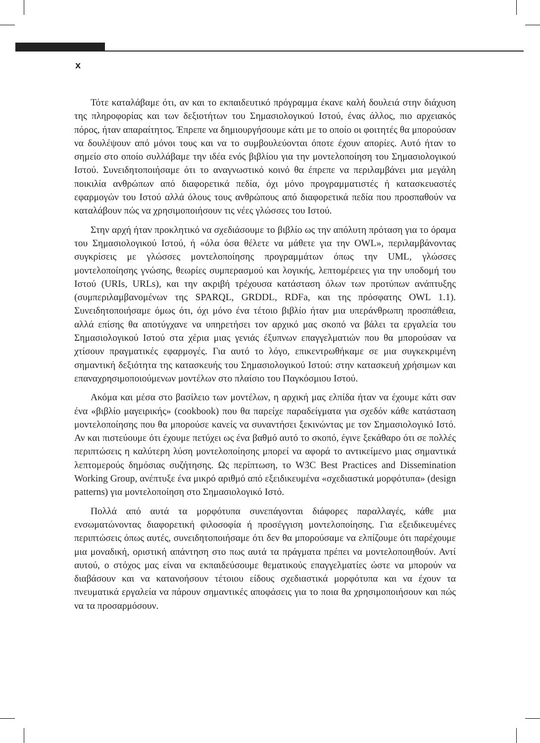x
Τότε καταλάβαμε ότι, αν και το εκπαιδευτικό πρόγραμμα έκανε καλή δουλειά στην διάχυση της πληροφορίας και των δεξιοτήτων του Σημασιολογικού Ιστού, ένας άλλος, πιο αρχειακός πόρος, ήταν απαραίτητος. Έπρεπε να δημιουργήσουμε κάτι με το οποίο οι φοιτητές θα μπορούσαν να δουλέψουν από μόνοι τους και να το συμβουλεύονται όποτε έχουν απορίες. Αυτό ήταν το σημείο στο οποίο συλλάβαμε την ιδέα ενός βιβλίου για την μοντελοποίηση του Σημασιολογικού Ιστού. Συνειδητοποιήσαμε ότι το αναγνωστικό κοινό θα έπρεπε να περιλαμβάνει μια μεγάλη ποικιλία ανθρώπων από διαφορετικά πεδία, όχι μόνο προγραμματιστές ή κατασκευαστές εφαρμογών του Ιστού αλλά όλους τους ανθρώπους από διαφορετικά πεδία που προσπαθούν να καταλάβουν πώς να χρησιμοποιήσουν τις νέες γλώσσες του Ιστού.
Στην αρχή ήταν προκλητικό να σχεδιάσουμε το βιβλίο ως την απόλυτη πρόταση για το όραμα του Σημασιολογικού Ιστού, ή «όλα όσα θέλετε να μάθετε για την OWL», περιλαμβάνοντας συγκρίσεις με γλώσσες μοντελοποίησης προγραμμάτων όπως την UML, γλώσσες μοντελοποίησης γνώσης, θεωρίες συμπερασμού και λογικής, λεπτομέρειες για την υποδομή του Ιστού (URIs, URLs), και την ακριβή τρέχουσα κατάσταση όλων των προτύπων ανάπτυξης (συμπεριλαμβανομένων της SPARQL, GRDDL, RDFa, και της πρόσφατης OWL 1.1). Συνειδητοποιήσαμε όμως ότι, όχι μόνο ένα τέτοιο βιβλίο ήταν μια υπεράνθρωπη προσπάθεια, αλλά επίσης θα αποτύγχανε να υπηρετήσει τον αρχικό μας σκοπό να βάλει τα εργαλεία του Σημασιολογικού Ιστού στα χέρια μιας γενιάς έξυπνων επαγγελματιών που θα μπορούσαν να χτίσουν πραγματικές εφαρμογές. Για αυτό το λόγο, επικεντρωθήκαμε σε μια συγκεκριμένη σημαντική δεξιότητα της κατασκευής του Σημασιολογικού Ιστού: στην κατασκευή χρήσιμων και επαναχρησιμοποιούμενων μοντέλων στο πλαίσιο του Παγκόσμιου Ιστού.
Ακόμα και μέσα στο βασίλειο των μοντέλων, η αρχική μας ελπίδα ήταν να έχουμε κάτι σαν ένα «βιβλίο μαγειρικής» (cookbook) που θα παρείχε παραδείγματα για σχεδόν κάθε κατάσταση μοντελοποίησης που θα μπορούσε κανείς να συναντήσει ξεκινώντας με τον Σημασιολογικό Ιστό. Αν και πιστεύουμε ότι έχουμε πετύχει ως ένα βαθμό αυτό το σκοπό, έγινε ξεκάθαρο ότι σε πολλές περιπτώσεις η καλύτερη λύση μοντελοποίησης μπορεί να αφορά το αντικείμενο μιας σημαντικά λεπτομερούς δημόσιας συζήτησης. Ως περίπτωση, το W3C Best Practices and Dissemination Working Group, ανέπτυξε ένα μικρό αριθμό από εξειδικευμένα «σχεδιαστικά μορφότυπα» (design patterns) για μοντελοποίηση στο Σημασιολογικό Ιστό.
Πολλά από αυτά τα μορφότυπα συνεπάγονται διάφορες παραλλαγές, κάθε μια ενσωματώνοντας διαφορετική φιλοσοφία ή προσέγγιση μοντελοποίησης. Για εξειδικευμένες περιπτώσεις όπως αυτές, συνειδητοποιήσαμε ότι δεν θα μπορούσαμε να ελπίζουμε ότι παρέχουμε μια μοναδική, οριστική απάντηση στο πως αυτά τα πράγματα πρέπει να μοντελοποιηθούν. Αντί αυτού, ο στόχος μας είναι να εκπαιδεύσουμε θεματικούς επαγγελματίες ώστε να μπορούν να διαβάσουν και να κατανοήσουν τέτοιου είδους σχεδιαστικά μορφότυπα και να έχουν τα πνευματικά εργαλεία να πάρουν σημαντικές αποφάσεις για το ποια θα χρησιμοποιήσουν και πώς να τα προσαρμόσουν.